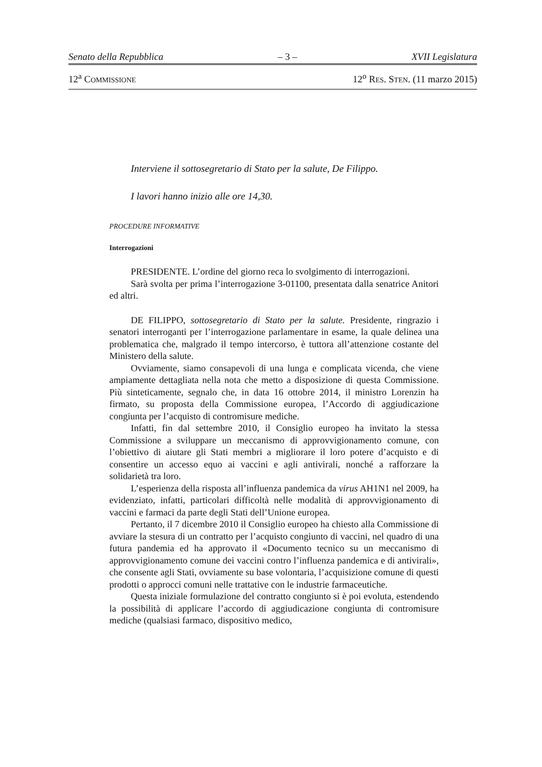Senato della Repubblica – 3 – XVII Legislatura
12<sup>a</sup> COMMISSIONE 12<sup>o</sup> RES. STEN. (11 marzo 2015)
Interviene il sottosegretario di Stato per la salute, De Filippo.
I lavori hanno inizio alle ore 14,30.
PROCEDURE INFORMATIVE
Interrogazioni
PRESIDENTE. L’ordine del giorno reca lo svolgimento di interrogazioni.
Sarà svolta per prima l’interrogazione 3-01100, presentata dalla senatrice Anitori ed altri.
DE FILIPPO, sottosegretario di Stato per la salute. Presidente, ringrazio i senatori interroganti per l’interrogazione parlamentare in esame, la quale delinea una problematica che, malgrado il tempo intercorso, è tuttora all’attenzione costante del Ministero della salute.
Ovviamente, siamo consapevoli di una lunga e complicata vicenda, che viene ampiamente dettagliata nella nota che metto a disposizione di questa Commissione. Più sinteticamente, segnalo che, in data 16 ottobre 2014, il ministro Lorenzin ha firmato, su proposta della Commissione europea, l’Accordo di aggiudicazione congiunta per l’acquisto di contromisure mediche.
Infatti, fin dal settembre 2010, il Consiglio europeo ha invitato la stessa Commissione a sviluppare un meccanismo di approvvigionamento comune, con l’obiettivo di aiutare gli Stati membri a migliorare il loro potere d’acquisto e di consentire un accesso equo ai vaccini e agli antivirali, nonché a rafforzare la solidarietà tra loro.
L’esperienza della risposta all’influenza pandemica da virus AH1N1 nel 2009, ha evidenziato, infatti, particolari difficoltà nelle modalità di approvvigionamento di vaccini e farmaci da parte degli Stati dell’Unione europea.
Pertanto, il 7 dicembre 2010 il Consiglio europeo ha chiesto alla Commissione di avviare la stesura di un contratto per l’acquisto congiunto di vaccini, nel quadro di una futura pandemia ed ha approvato il «Documento tecnico su un meccanismo di approvvigionamento comune dei vaccini contro l’influenza pandemica e di antivirali», che consente agli Stati, ovviamente su base volontaria, l’acquisizione comune di questi prodotti o approcci comuni nelle trattative con le industrie farmaceutiche.
Questa iniziale formulazione del contratto congiunto si è poi evoluta, estendendo la possibilità di applicare l’accordo di aggiudicazione congiunta di contromisure mediche (qualsiasi farmaco, dispositivo medico,